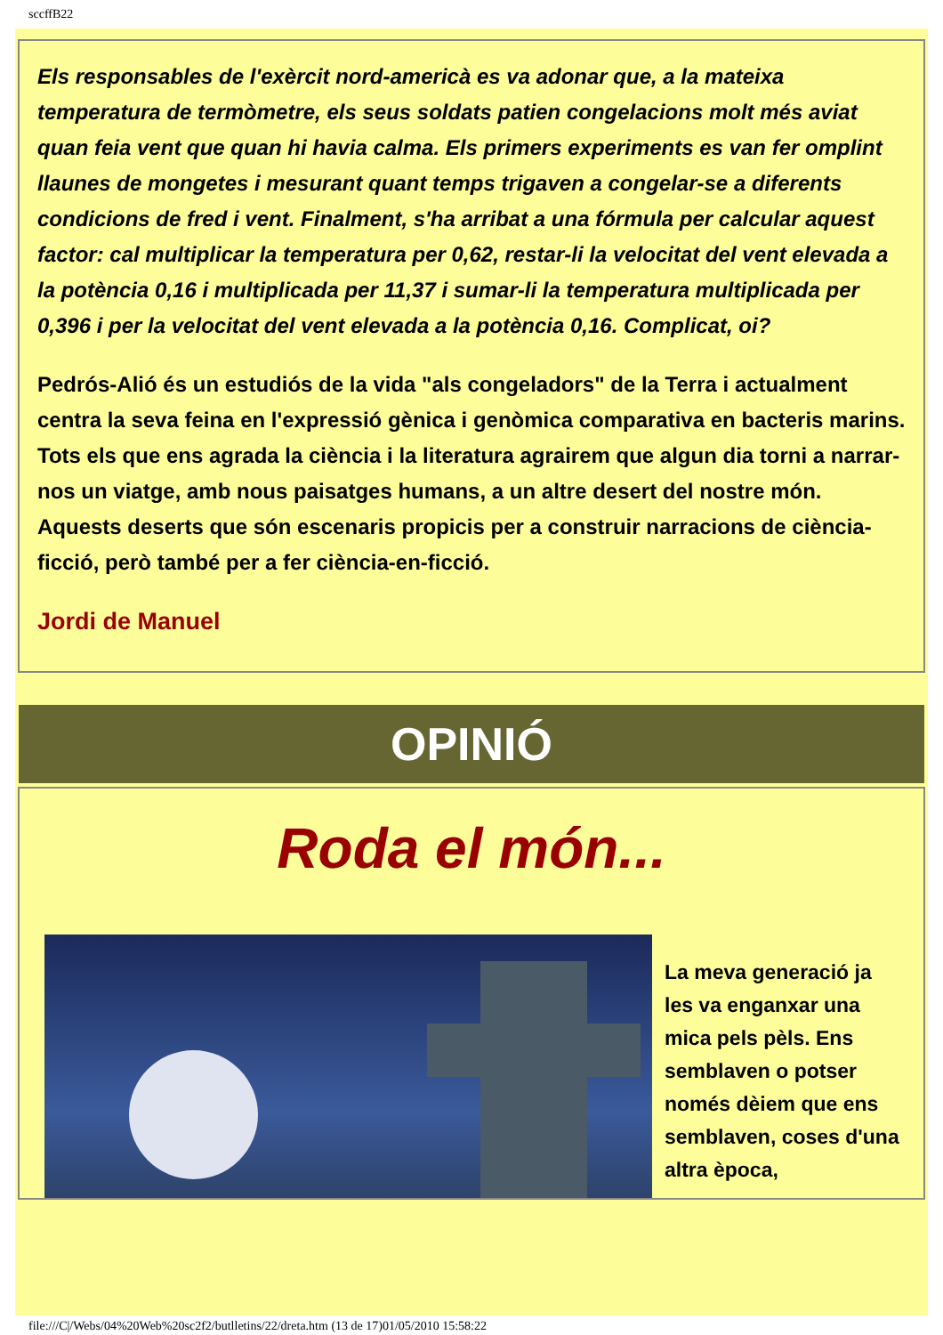sccffB22
Els responsables de l'exèrcit nord-americà es va adonar que, a la mateixa temperatura de termòmetre, els seus soldats patien congelacions molt més aviat quan feia vent que quan hi havia calma. Els primers experiments es van fer omplint llaunes de mongetes i mesurant quant temps trigaven a congelar-se a diferents condicions de fred i vent. Finalment, s'ha arribat a una fórmula per calcular aquest factor: cal multiplicar la temperatura per 0,62, restar-li la velocitat del vent elevada a la potència 0,16 i multiplicada per 11,37 i sumar-li la temperatura multiplicada per 0,396 i per la velocitat del vent elevada a la potència 0,16. Complicat, oi?
Pedrós-Alió és un estudiós de la vida "als congeladors" de la Terra i actualment centra la seva feina en l'expressió gènica i genòmica comparativa en bacteris marins. Tots els que ens agrada la ciència i la literatura agrairem que algun dia torni a narrar-nos un viatge, amb nous paisatges humans, a un altre desert del nostre món. Aquests deserts que són escenaris propicis per a construir narracions de ciència-ficció, però també per a fer ciència-en-ficció.
Jordi de Manuel
OPINIÓ
Roda el món...
La meva generació ja les va enganxar una mica pels pèls. Ens semblaven o potser només dèiem que ens semblaven, coses d'una altra època,
file:///C|/Webs/04%20Web%20sc2f2/butlletins/22/dreta.htm (13 de 17)01/05/2010 15:58:22